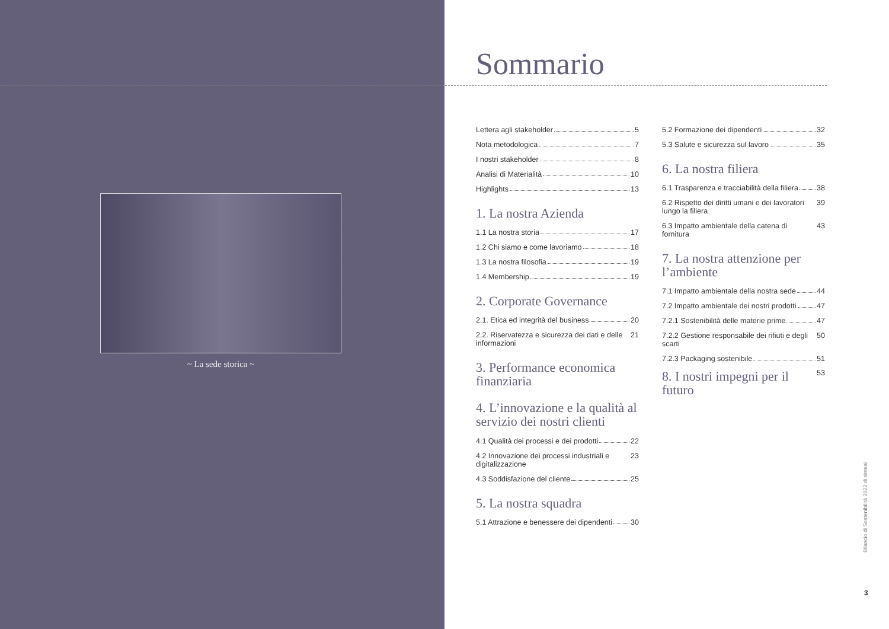~ La sede storica ~
Sommario
Lettera agli stakeholder 5
Nota metodologica 7
I nostri stakeholder 8
Analisi di Materialità 10
Highlights 13
1. La nostra Azienda
1.1 La nostra storia 17
1.2 Chi siamo e come lavoriamo 18
1.3 La nostra filosofia 19
1.4 Membership 19
2. Corporate Governance
2.1. Etica ed integrità del business 20
2.2. Riservatezza e sicurezza dei dati e delle informazioni 21
3. Performance economica finanziaria
4. L’innovazione e la qualità al servizio dei nostri clienti
4.1 Qualità dei processi e dei prodotti 22
4.2 Innovazione dei processi industriali e digitalizzazione 23
4.3 Soddisfazione del cliente 25
5. La nostra squadra
5.1 Attrazione e benessere dei dipendenti 30
5.2 Formazione dei dipendenti 32
5.3 Salute e sicurezza sul lavoro 35
6. La nostra filiera
6.1 Trasparenza e tracciabilità della filiera 38
6.2 Rispetto dei diritti umani e dei lavoratori lungo la filiera 39
6.3 Impatto ambientale della catena di fornitura 43
7. La nostra attenzione per l’ambiente
7.1 Impatto ambientale della nostra sede 44
7.2 Impatto ambientale dei nostri prodotti 47
7.2.1 Sostenibilità delle materie prime 47
7.2.2 Gestione responsabile dei rifiuti e degli scarti 50
7.2.3 Packaging sostenibile 51
8. I nostri impegni per il futuro 53
Bilancio di Sostenibilità 2022 di sintesi
3